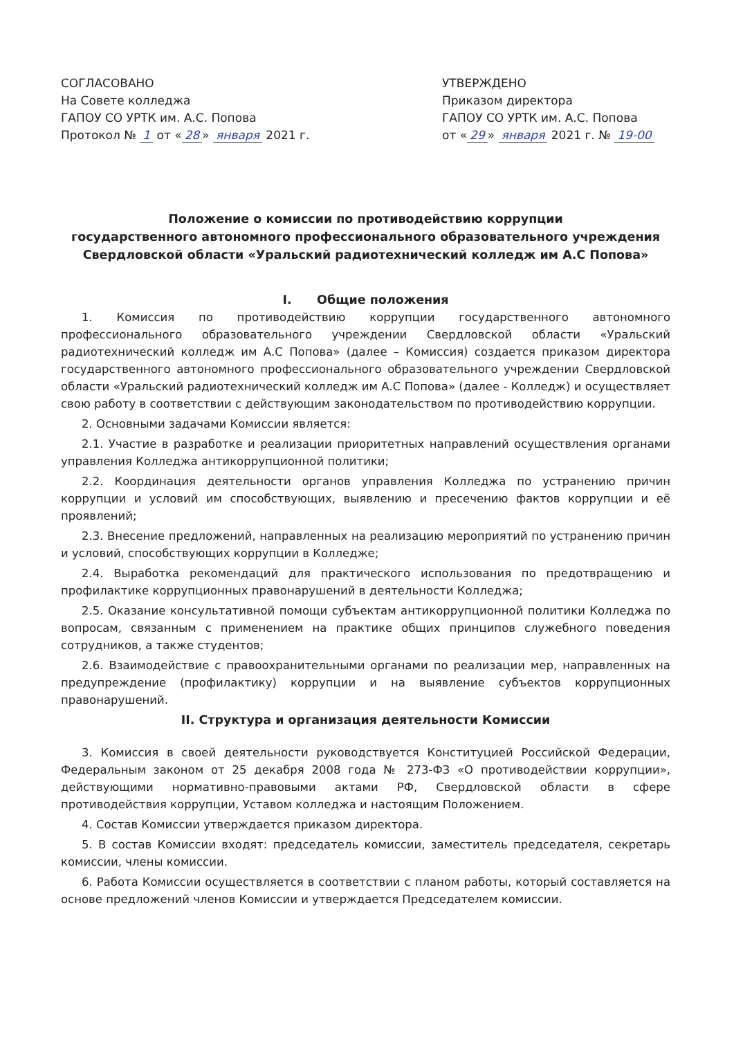СОГЛАСОВАНО
На Совете колледжа
ГАПОУ СО УРТК им. А.С. Попова
Протокол № 1 от « 28 » января 2021 г.
УТВЕРЖДЕНО
Приказом директора
ГАПОУ СО УРТК им. А.С. Попова
от « 29 » января 2021 г. № 19-00
Положение о комиссии по противодействию коррупции
государственного автономного профессионального образовательного учреждения
Свердловской области «Уральский радиотехнический колледж им А.С Попова»
I. Общие положения
1. Комиссия по противодействию коррупции государственного автономного профессионального образовательного учреждении Свердловской области «Уральский радиотехнический колледж им А.С Попова» (далее – Комиссия) создается приказом директора государственного автономного профессионального образовательного учреждении Свердловской области «Уральский радиотехнический колледж им А.С Попова» (далее - Колледж) и осуществляет свою работу в соответствии с действующим законодательством по противодействию коррупции.
2. Основными задачами Комиссии является:
2.1. Участие в разработке и реализации приоритетных направлений осуществления органами управления Колледжа антикоррупционной политики;
2.2. Координация деятельности органов управления Колледжа по устранению причин коррупции и условий им способствующих, выявлению и пресечению фактов коррупции и её проявлений;
2.3. Внесение предложений, направленных на реализацию мероприятий по устранению причин и условий, способствующих коррупции в Колледже;
2.4. Выработка рекомендаций для практического использования по предотвращению и профилактике коррупционных правонарушений в деятельности Колледжа;
2.5. Оказание консультативной помощи субъектам антикоррупционной политики Колледжа по вопросам, связанным с применением на практике общих принципов служебного поведения сотрудников, а также студентов;
2.6. Взаимодействие с правоохранительными органами по реализации мер, направленных на предупреждение (профилактику) коррупции и на выявление субъектов коррупционных правонарушений.
II. Структура и организация деятельности Комиссии
3. Комиссия в своей деятельности руководствуется Конституцией Российской Федерации, Федеральным законом от 25 декабря 2008 года № 273-ФЗ «О противодействии коррупции», действующими нормативно-правовыми актами РФ, Свердловской области в сфере противодействия коррупции, Уставом колледжа и настоящим Положением.
4. Состав Комиссии утверждается приказом директора.
5. В состав Комиссии входят: председатель комиссии, заместитель председателя, секретарь комиссии, члены комиссии.
6. Работа Комиссии осуществляется в соответствии с планом работы, который составляется на основе предложений членов Комиссии и утверждается Председателем комиссии.